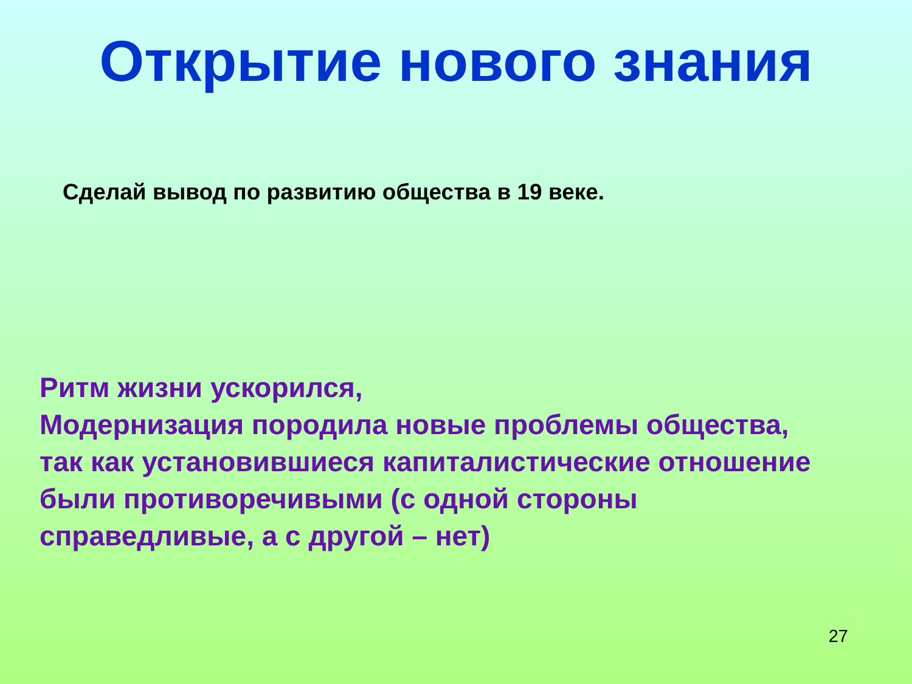Открытие нового знания
Сделай вывод по развитию общества в 19 веке.
Ритм жизни ускорился,
Модернизация породила новые проблемы общества,
так как установившиеся капиталистические отношение
были противоречивыми (с одной стороны
справедливые, а с другой – нет)
27